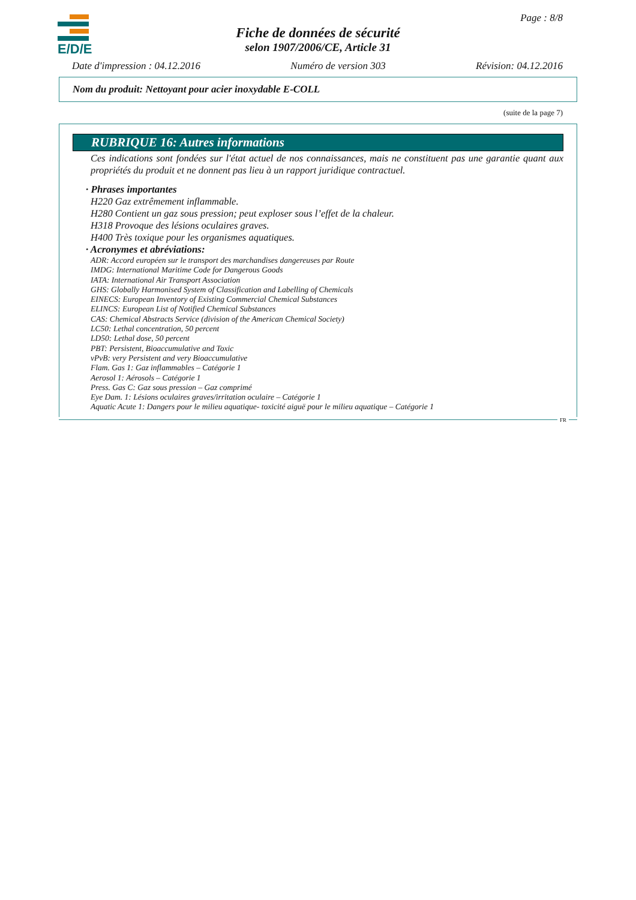E/D/E
Page : 8/8
Fiche de données de sécurité
selon 1907/2006/CE, Article 31
Date d'impression : 04.12.2016 Numéro de version 303 Révision: 04.12.2016
Nom du produit: Nettoyant pour acier inoxydable E-COLL
(suite de la page 7)
RUBRIQUE 16: Autres informations
Ces indications sont fondées sur l'état actuel de nos connaissances, mais ne constituent pas une garantie quant aux propriétés du produit et ne donnent pas lieu à un rapport juridique contractuel.
· Phrases importantes
H220 Gaz extrêmement inflammable.
H280 Contient un gaz sous pression; peut exploser sous l’effet de la chaleur.
H318 Provoque des lésions oculaires graves.
H400 Très toxique pour les organismes aquatiques.
· Acronymes et abréviations:
ADR: Accord européen sur le transport des marchandises dangereuses par Route
IMDG: International Maritime Code for Dangerous Goods
IATA: International Air Transport Association
GHS: Globally Harmonised System of Classification and Labelling of Chemicals
EINECS: European Inventory of Existing Commercial Chemical Substances
ELINCS: European List of Notified Chemical Substances
CAS: Chemical Abstracts Service (division of the American Chemical Society)
LC50: Lethal concentration, 50 percent
LD50: Lethal dose, 50 percent
PBT: Persistent, Bioaccumulative and Toxic
vPvB: very Persistent and very Bioaccumulative
Flam. Gas 1: Gaz inflammables – Catégorie 1
Aerosol 1: Aérosols – Catégorie 1
Press. Gas C: Gaz sous pression – Gaz comprimé
Eye Dam. 1: Lésions oculaires graves/irritation oculaire – Catégorie 1
Aquatic Acute 1: Dangers pour le milieu aquatique- toxicité aiguë pour le milieu aquatique – Catégorie 1
FR